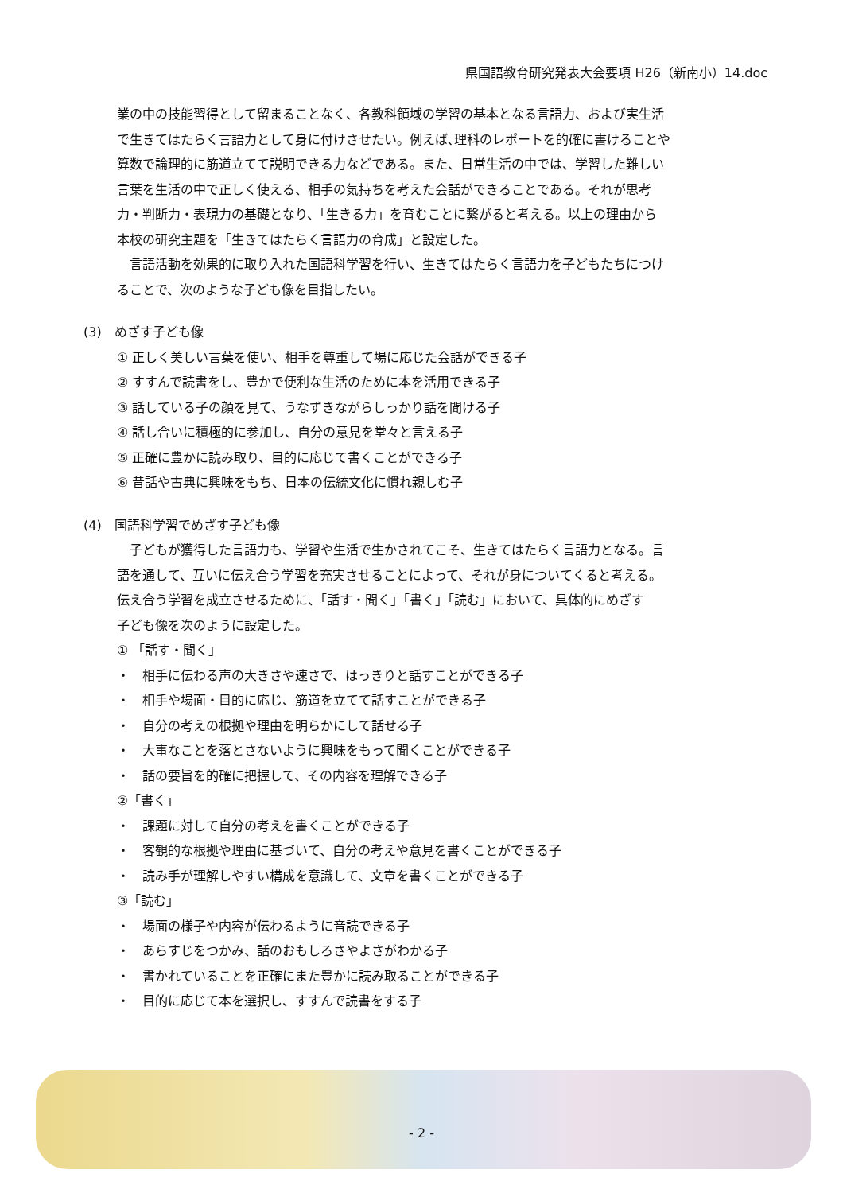県国語教育研究発表大会要項 H26（新南小）14.doc
業の中の技能習得として留まることなく、各教科領域の学習の基本となる言語力、および実生活
で生きてはたらく言語力として身に付けさせたい。例えば､理科のレポートを的確に書けることや
算数で論理的に筋道立てて説明できる力などである。また、日常生活の中では、学習した難しい
言葉を生活の中で正しく使える、相手の気持ちを考えた会話ができることである。それが思考
力・判断力・表現力の基礎となり、「生きる力」を育むことに繋がると考える。以上の理由から
本校の研究主題を「生きてはたらく言語力の育成」と設定した。
　言語活動を効果的に取り入れた国語科学習を行い、生きてはたらく言語力を子どもたちにつけ
ることで、次のような子ども像を目指したい。
(3)　めざす子ども像
① 正しく美しい言葉を使い、相手を尊重して場に応じた会話ができる子
② すすんで読書をし、豊かで便利な生活のために本を活用できる子
③ 話している子の顔を見て、うなずきながらしっかり話を聞ける子
④ 話し合いに積極的に参加し、自分の意見を堂々と言える子
⑤ 正確に豊かに読み取り、目的に応じて書くことができる子
⑥ 昔話や古典に興味をもち、日本の伝統文化に慣れ親しむ子
(4)　国語科学習でめざす子ども像
　子どもが獲得した言語力も、学習や生活で生かされてこそ、生きてはたらく言語力となる。言
語を通して、互いに伝え合う学習を充実させることによって、それが身についてくると考える。
伝え合う学習を成立させるために、「話す・聞く」「書く」「読む」において、具体的にめざす
子ども像を次のように設定した。
① 「話す・聞く」
・　相手に伝わる声の大きさや速さで、はっきりと話すことができる子
・　相手や場面・目的に応じ、筋道を立てて話すことができる子
・　自分の考えの根拠や理由を明らかにして話せる子
・　大事なことを落とさないように興味をもって聞くことができる子
・　話の要旨を的確に把握して、その内容を理解できる子
②「書く」
・　課題に対して自分の考えを書くことができる子
・　客観的な根拠や理由に基づいて、自分の考えや意見を書くことができる子
・　読み手が理解しやすい構成を意識して、文章を書くことができる子
③「読む」
・　場面の様子や内容が伝わるように音読できる子
・　あらすじをつかみ、話のおもしろさやよさがわかる子
・　書かれていることを正確にまた豊かに読み取ることができる子
・　目的に応じて本を選択し、すすんで読書をする子
- 2 -